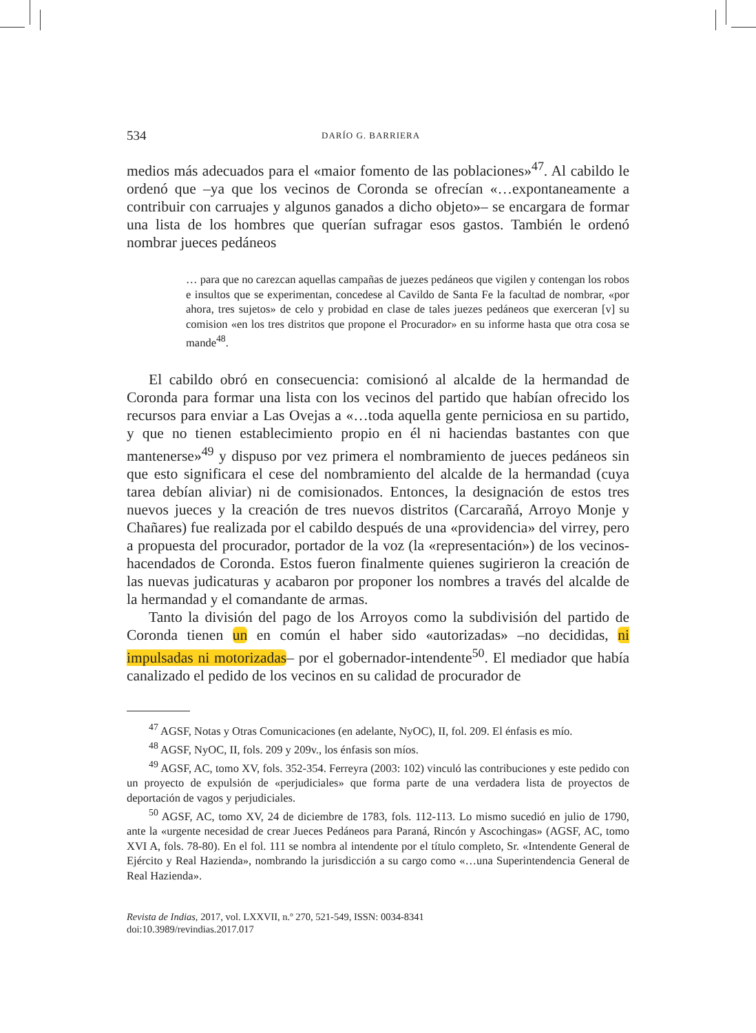534 DARÍO G. BARRIERA
medios más adecuados para el «maior fomento de las poblaciones»<sup>47</sup>. Al cabildo le ordenó que –ya que los vecinos de Coronda se ofrecían «…expontaneamente a contribuir con carruajes y algunos ganados a dicho objeto»– se encargara de formar una lista de los hombres que querían sufragar esos gastos. También le ordenó nombrar jueces pedáneos
… para que no carezcan aquellas campañas de juezes pedáneos que vigilen y contengan los robos e insultos que se experimentan, concedese al Cavildo de Santa Fe la facultad de nombrar, «por ahora, tres sujetos» de celo y probidad en clase de tales juezes pedáneos que exerceran [v] su comision «en los tres distritos que propone el Procurador» en su informe hasta que otra cosa se mande<sup>48</sup>.
El cabildo obró en consecuencia: comisionó al alcalde de la hermandad de Coronda para formar una lista con los vecinos del partido que habían ofrecido los recursos para enviar a Las Ovejas a «…toda aquella gente perniciosa en su partido, y que no tienen establecimiento propio en él ni haciendas bastantes con que mantenerse»<sup>49</sup> y dispuso por vez primera el nombramiento de jueces pedáneos sin que esto significara el cese del nombramiento del alcalde de la hermandad (cuya tarea debían aliviar) ni de comisionados. Entonces, la designación de estos tres nuevos jueces y la creación de tres nuevos distritos (Carcarañá, Arroyo Monje y Chañares) fue realizada por el cabildo después de una «providencia» del virrey, pero a propuesta del procurador, portador de la voz (la «representación») de los vecinos-hacendados de Coronda. Estos fueron finalmente quienes sugirieron la creación de las nuevas judicaturas y acabaron por proponer los nombres a través del alcalde de la hermandad y el comandante de armas.
Tanto la división del pago de los Arroyos como la subdivisión del partido de Coronda tienen un en común el haber sido «autorizadas» –no decididas, ni impulsadas ni motorizadas– por el gobernador-intendente<sup>50</sup>. El mediador que había canalizado el pedido de los vecinos en su calidad de procurador de
<sup>47</sup> AGSF, Notas y Otras Comunicaciones (en adelante, NyOC), II, fol. 209. El énfasis es mío.
<sup>48</sup> AGSF, NyOC, II, fols. 209 y 209v., los énfasis son míos.
<sup>49</sup> AGSF, AC, tomo XV, fols. 352-354. Ferreyra (2003: 102) vinculó las contribuciones y este pedido con un proyecto de expulsión de «perjudiciales» que forma parte de una verdadera lista de proyectos de deportación de vagos y perjudiciales.
<sup>50</sup> AGSF, AC, tomo XV, 24 de diciembre de 1783, fols. 112-113. Lo mismo sucedió en julio de 1790, ante la «urgente necesidad de crear Jueces Pedáneos para Paraná, Rincón y Ascochingas» (AGSF, AC, tomo XVI A, fols. 78-80). En el fol. 111 se nombra al intendente por el título completo, Sr. «Intendente General de Ejército y Real Hazienda», nombrando la jurisdicción a su cargo como «…una Superintendencia General de Real Hazienda».
Revista de Indias, 2017, vol. LXXVII, n.º 270, 521-549, ISSN: 0034-8341
doi:10.3989/revindias.2017.017